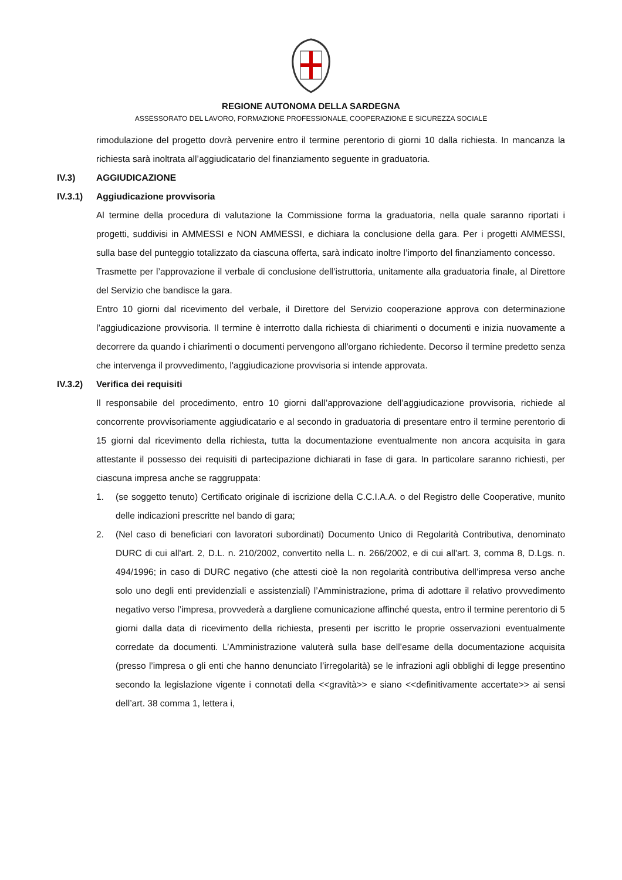REGIONE AUTONOMA DELLA SARDEGNA
ASSESSORATO DEL LAVORO, FORMAZIONE PROFESSIONALE, COOPERAZIONE E SICUREZZA SOCIALE
rimodulazione del progetto dovrà pervenire entro il termine perentorio di giorni 10 dalla richiesta. In mancanza la richiesta sarà inoltrata all’aggiudicatario del finanziamento seguente in graduatoria.
IV.3) AGGIUDICAZIONE
IV.3.1) Aggiudicazione provvisoria
Al termine della procedura di valutazione la Commissione forma la graduatoria, nella quale saranno riportati i progetti, suddivisi in AMMESSI e NON AMMESSI, e dichiara la conclusione della gara. Per i progetti AMMESSI, sulla base del punteggio totalizzato da ciascuna offerta, sarà indicato inoltre l’importo del finanziamento concesso.
Trasmette per l’approvazione il verbale di conclusione dell’istruttoria, unitamente alla graduatoria finale, al Direttore del Servizio che bandisce la gara.
Entro 10 giorni dal ricevimento del verbale, il Direttore del Servizio cooperazione approva con determinazione l’aggiudicazione provvisoria. Il termine è interrotto dalla richiesta di chiarimenti o documenti e inizia nuovamente a decorrere da quando i chiarimenti o documenti pervengono all'organo richiedente. Decorso il termine predetto senza che intervenga il provvedimento, l'aggiudicazione provvisoria si intende approvata.
IV.3.2) Verifica dei requisiti
Il responsabile del procedimento, entro 10 giorni dall’approvazione dell’aggiudicazione provvisoria, richiede al concorrente provvisoriamente aggiudicatario e al secondo in graduatoria di presentare entro il termine perentorio di 15 giorni dal ricevimento della richiesta, tutta la documentazione eventualmente non ancora acquisita in gara attestante il possesso dei requisiti di partecipazione dichiarati in fase di gara. In particolare saranno richiesti, per ciascuna impresa anche se raggruppata:
1. (se soggetto tenuto) Certificato originale di iscrizione della C.C.I.A.A. o del Registro delle Cooperative, munito delle indicazioni prescritte nel bando di gara;
2. (Nel caso di beneficiari con lavoratori subordinati) Documento Unico di Regolarità Contributiva, denominato DURC di cui all'art. 2, D.L. n. 210/2002, convertito nella L. n. 266/2002, e di cui all'art. 3, comma 8, D.Lgs. n. 494/1996; in caso di DURC negativo (che attesti cioè la non regolarità contributiva dell’impresa verso anche solo uno degli enti previdenziali e assistenziali) l’Amministrazione, prima di adottare il relativo provvedimento negativo verso l’impresa, provvederà a dargliene comunicazione affinché questa, entro il termine perentorio di 5 giorni dalla data di ricevimento della richiesta, presenti per iscritto le proprie osservazioni eventualmente corredate da documenti. L’Amministrazione valuterà sulla base dell’esame della documentazione acquisita (presso l’impresa o gli enti che hanno denunciato l’irregolarità) se le infrazioni agli obblighi di legge presentino secondo la legislazione vigente i connotati della <<gravità>> e siano <<definitivamente accertate>> ai sensi dell’art. 38 comma 1, lettera i,